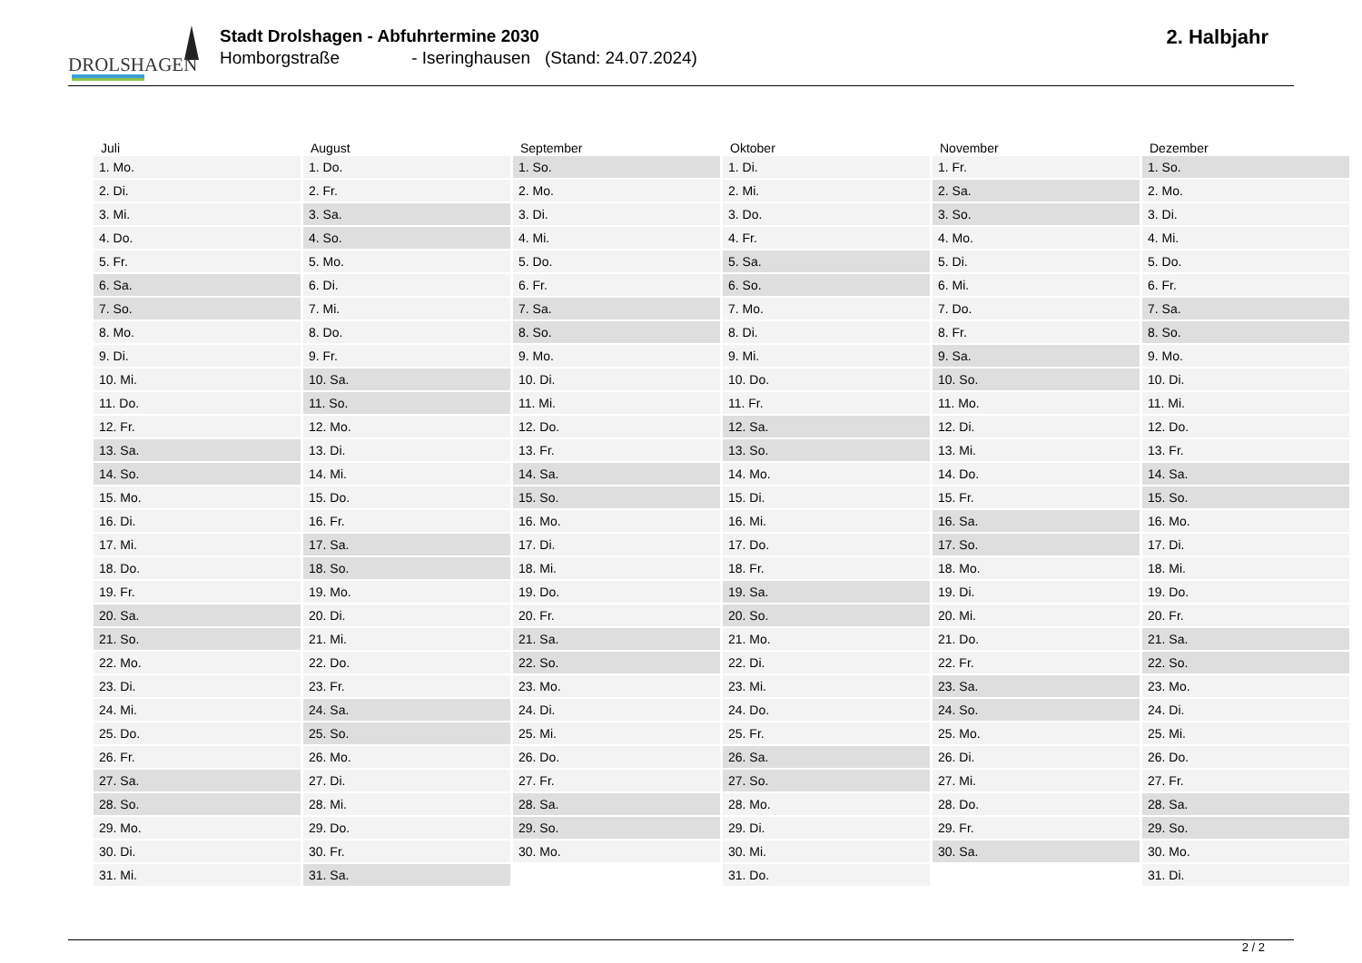DROLSHAGEN
Stadt Drolshagen - Abfuhrtermine 2030
Homborgstraße - Iseringhausen (Stand: 24.07.2024)
2. Halbjahr
| Juli | August | September | Oktober | November | Dezember |
| --- | --- | --- | --- | --- | --- |
| 1. Mo. | 1. Do. | 1. So. | 1. Di. | 1. Fr. | 1. So. |
| 2. Di. | 2. Fr. | 2. Mo. | 2. Mi. | 2. Sa. | 2. Mo. |
| 3. Mi. | 3. Sa. | 3. Di. | 3. Do. | 3. So. | 3. Di. |
| 4. Do. | 4. So. | 4. Mi. | 4. Fr. | 4. Mo. | 4. Mi. |
| 5. Fr. | 5. Mo. | 5. Do. | 5. Sa. | 5. Di. | 5. Do. |
| 6. Sa. | 6. Di. | 6. Fr. | 6. So. | 6. Mi. | 6. Fr. |
| 7. So. | 7. Mi. | 7. Sa. | 7. Mo. | 7. Do. | 7. Sa. |
| 8. Mo. | 8. Do. | 8. So. | 8. Di. | 8. Fr. | 8. So. |
| 9. Di. | 9. Fr. | 9. Mo. | 9. Mi. | 9. Sa. | 9. Mo. |
| 10. Mi. | 10. Sa. | 10. Di. | 10. Do. | 10. So. | 10. Di. |
| 11. Do. | 11. So. | 11. Mi. | 11. Fr. | 11. Mo. | 11. Mi. |
| 12. Fr. | 12. Mo. | 12. Do. | 12. Sa. | 12. Di. | 12. Do. |
| 13. Sa. | 13. Di. | 13. Fr. | 13. So. | 13. Mi. | 13. Fr. |
| 14. So. | 14. Mi. | 14. Sa. | 14. Mo. | 14. Do. | 14. Sa. |
| 15. Mo. | 15. Do. | 15. So. | 15. Di. | 15. Fr. | 15. So. |
| 16. Di. | 16. Fr. | 16. Mo. | 16. Mi. | 16. Sa. | 16. Mo. |
| 17. Mi. | 17. Sa. | 17. Di. | 17. Do. | 17. So. | 17. Di. |
| 18. Do. | 18. So. | 18. Mi. | 18. Fr. | 18. Mo. | 18. Mi. |
| 19. Fr. | 19. Mo. | 19. Do. | 19. Sa. | 19. Di. | 19. Do. |
| 20. Sa. | 20. Di. | 20. Fr. | 20. So. | 20. Mi. | 20. Fr. |
| 21. So. | 21. Mi. | 21. Sa. | 21. Mo. | 21. Do. | 21. Sa. |
| 22. Mo. | 22. Do. | 22. So. | 22. Di. | 22. Fr. | 22. So. |
| 23. Di. | 23. Fr. | 23. Mo. | 23. Mi. | 23. Sa. | 23. Mo. |
| 24. Mi. | 24. Sa. | 24. Di. | 24. Do. | 24. So. | 24. Di. |
| 25. Do. | 25. So. | 25. Mi. | 25. Fr. | 25. Mo. | 25. Mi. |
| 26. Fr. | 26. Mo. | 26. Do. | 26. Sa. | 26. Di. | 26. Do. |
| 27. Sa. | 27. Di. | 27. Fr. | 27. So. | 27. Mi. | 27. Fr. |
| 28. So. | 28. Mi. | 28. Sa. | 28. Mo. | 28. Do. | 28. Sa. |
| 29. Mo. | 29. Do. | 29. So. | 29. Di. | 29. Fr. | 29. So. |
| 30. Di. | 30. Fr. | 30. Mo. | 30. Mi. | 30. Sa. | 30. Mo. |
| 31. Mi. | 31. Sa. | | 31. Do. | | 31. Di. |
2 / 2